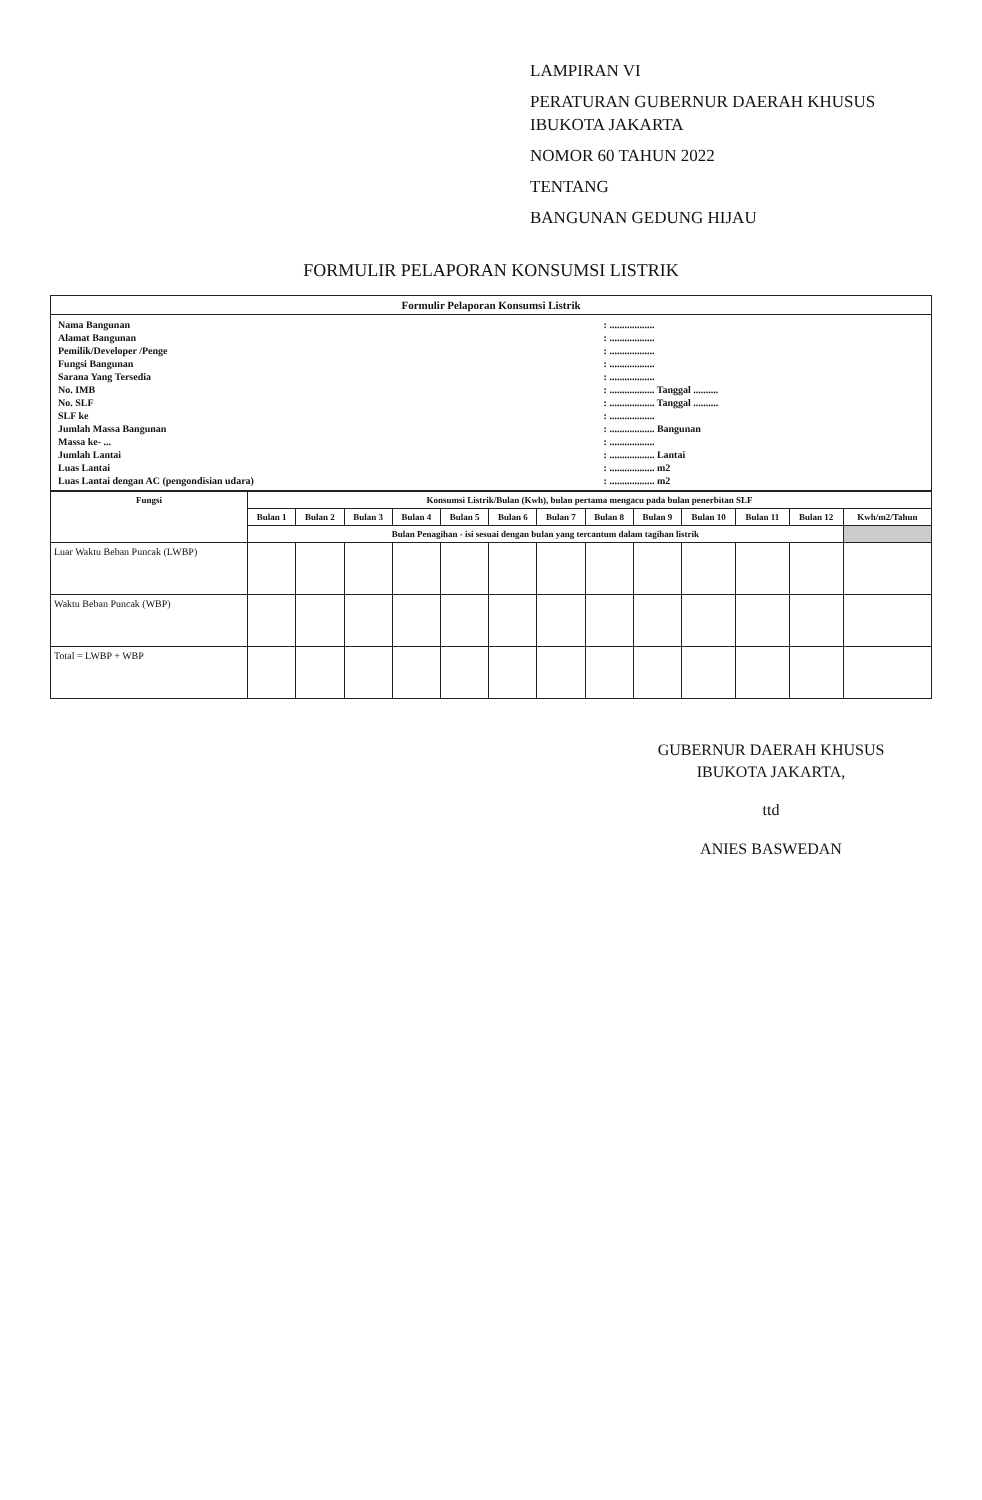LAMPIRAN VI
PERATURAN GUBERNUR DAERAH KHUSUS IBUKOTA JAKARTA
NOMOR 60 TAHUN 2022
TENTANG
BANGUNAN GEDUNG HIJAU
FORMULIR PELAPORAN KONSUMSI LISTRIK
| Formulir Pelaporan Konsumsi Listrik |
| --- |
| / Nama Bangunan / : .................. / / Alamat Bangunan / : .................. / / Pemilik/Developer /Penge / : .................. / / Fungsi Bangunan / : .................. / / Sarana Yang Tersedia / : .................. / / No. IMB / : .................. Tanggal .......... / / No. SLF / : .................. Tanggal .......... / / SLF ke / : .................. / / Jumlah Massa Bangunan / : .................. Bangunan / / Massa ke- ... / : .................. / / Jumlah Lantai / : .................. Lantai / / Luas Lantai / : .................. m2 / / Luas Lantai dengan AC (pengondisian udara) / : .................. m2 / |
| Fungsi | Konsumsi Listrik/Bulan (Kwh), bulan pertama mengacu pada bulan penerbitan SLF | | | | | | | | | | | | |
| --- | --- | --- | --- | --- | --- | --- | --- | --- | --- | --- | --- | --- | --- |
| | Bulan 1 | Bulan 2 | Bulan 3 | Bulan 4 | Bulan 5 | Bulan 6 | Bulan 7 | Bulan 8 | Bulan 9 | Bulan 10 | Bulan 11 | Bulan 12 | Kwh/m2/Tahun |
| | Bulan Penagihan - isi sesuai dengan bulan yang tercantum dalam tagihan listrik | | | | | | | | | | | | |
| Luar Waktu Beban Puncak (LWBP) | | | | | | | | | | | | | |
| Waktu Beban Puncak (WBP) | | | | | | | | | | | | | |
| Total = LWBP + WBP | | | | | | | | | | | | | |
GUBERNUR DAERAH KHUSUS
IBUKOTA JAKARTA,
ttd
ANIES BASWEDAN